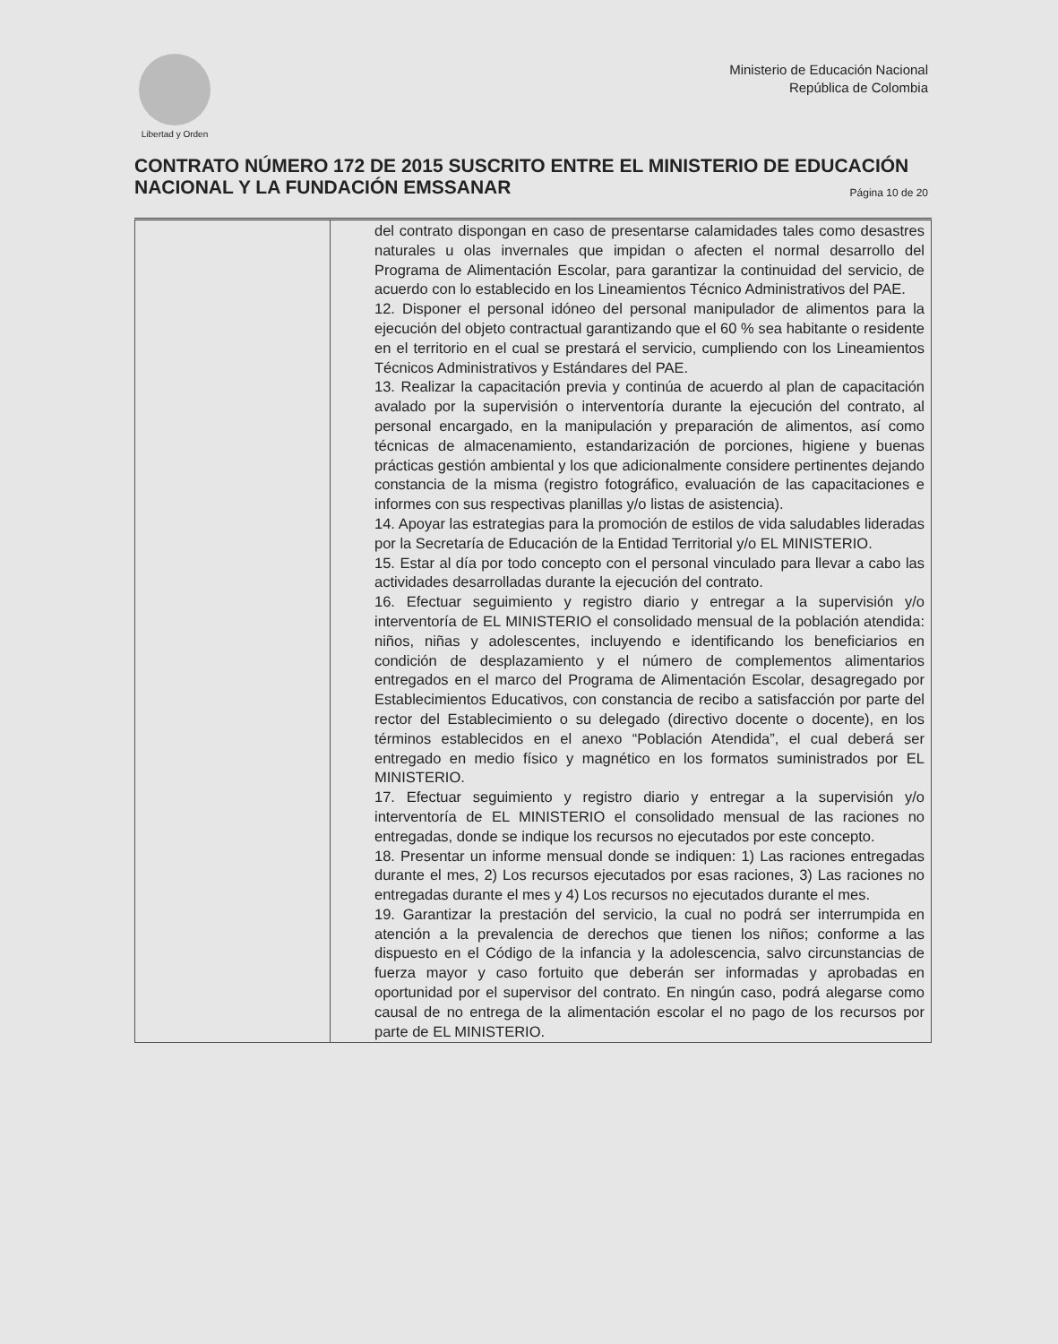Libertad y Orden
Ministerio de Educación Nacional
República de Colombia
CONTRATO NÚMERO 172 DE 2015 SUSCRITO ENTRE EL MINISTERIO DE EDUCACIÓN NACIONAL Y LA FUNDACIÓN EMSSANAR Página 10 de 20
| | del contrato dispongan en caso de presentarse calamidades tales como desastres naturales u olas invernales que impidan o afecten el normal desarrollo del Programa de Alimentación Escolar, para garantizar la continuidad del servicio, de acuerdo con lo establecido en los Lineamientos Técnico Administrativos del PAE. 12. Disponer el personal idóneo del personal manipulador de alimentos para la ejecución del objeto contractual garantizando que el 60 % sea habitante o residente en el territorio en el cual se prestará el servicio, cumpliendo con los Lineamientos Técnicos Administrativos y Estándares del PAE. 13. Realizar la capacitación previa y continúa de acuerdo al plan de capacitación avalado por la supervisión o interventoría durante la ejecución del contrato, al personal encargado, en la manipulación y preparación de alimentos, así como técnicas de almacenamiento, estandarización de porciones, higiene y buenas prácticas gestión ambiental y los que adicionalmente considere pertinentes dejando constancia de la misma (registro fotográfico, evaluación de las capacitaciones e informes con sus respectivas planillas y/o listas de asistencia). 14. Apoyar las estrategias para la promoción de estilos de vida saludables lideradas por la Secretaría de Educación de la Entidad Territorial y/o EL MINISTERIO. 15. Estar al día por todo concepto con el personal vinculado para llevar a cabo las actividades desarrolladas durante la ejecución del contrato. 16. Efectuar seguimiento y registro diario y entregar a la supervisión y/o interventoría de EL MINISTERIO el consolidado mensual de la población atendida: niños, niñas y adolescentes, incluyendo e identificando los beneficiarios en condición de desplazamiento y el número de complementos alimentarios entregados en el marco del Programa de Alimentación Escolar, desagregado por Establecimientos Educativos, con constancia de recibo a satisfacción por parte del rector del Establecimiento o su delegado (directivo docente o docente), en los términos establecidos en el anexo “Población Atendida”, el cual deberá ser entregado en medio físico y magnético en los formatos suministrados por EL MINISTERIO. 17. Efectuar seguimiento y registro diario y entregar a la supervisión y/o interventoría de EL MINISTERIO el consolidado mensual de las raciones no entregadas, donde se indique los recursos no ejecutados por este concepto. 18. Presentar un informe mensual donde se indiquen: 1) Las raciones entregadas durante el mes, 2) Los recursos ejecutados por esas raciones, 3) Las raciones no entregadas durante el mes y 4) Los recursos no ejecutados durante el mes. 19. Garantizar la prestación del servicio, la cual no podrá ser interrumpida en atención a la prevalencia de derechos que tienen los niños; conforme a las dispuesto en el Código de la infancia y la adolescencia, salvo circunstancias de fuerza mayor y caso fortuito que deberán ser informadas y aprobadas en oportunidad por el supervisor del contrato. En ningún caso, podrá alegarse como causal de no entrega de la alimentación escolar el no pago de los recursos por parte de EL MINISTERIO. |